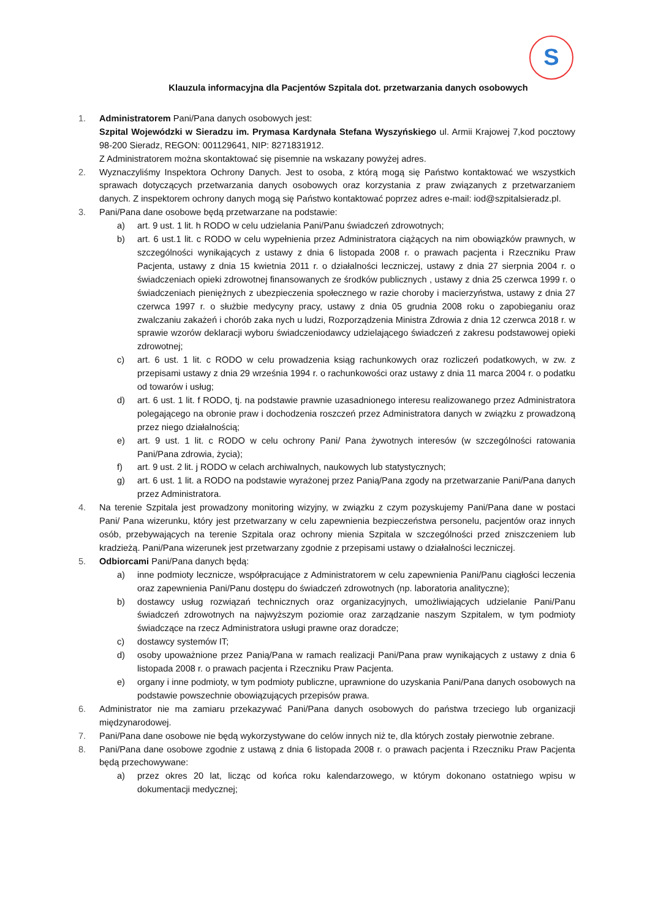S
Klauzula informacyjna dla Pacjentów Szpitala dot. przetwarzania danych osobowych
1. Administratorem Pani/Pana danych osobowych jest:
Szpital Wojewódzki w Sieradzu im. Prymasa Kardynała Stefana Wyszyńskiego ul. Armii Krajowej 7,kod pocztowy 98-200 Sieradz, REGON: 001129641, NIP: 8271831912.
Z Administratorem można skontaktować się pisemnie na wskazany powyżej adres.
2. Wyznaczyliśmy Inspektora Ochrony Danych. Jest to osoba, z którą mogą się Państwo kontaktować we wszystkich sprawach dotyczących przetwarzania danych osobowych oraz korzystania z praw związanych z przetwarzaniem danych. Z inspektorem ochrony danych mogą się Państwo kontaktować poprzez adres e-mail: iod@szpitalsieradz.pl.
3. Pani/Pana dane osobowe będą przetwarzane na podstawie:
a) art. 9 ust. 1 lit. h RODO w celu udzielania Pani/Panu świadczeń zdrowotnych;
b) art. 6 ust.1 lit. c RODO w celu wypełnienia przez Administratora ciążących na nim obowiązków prawnych, w szczególności wynikających z ustawy z dnia 6 listopada 2008 r. o prawach pacjenta i Rzeczniku Praw Pacjenta, ustawy z dnia 15 kwietnia 2011 r. o działalności leczniczej, ustawy z dnia 27 sierpnia 2004 r. o świadczeniach opieki zdrowotnej finansowanych ze środków publicznych , ustawy z dnia 25 czerwca 1999 r. o świadczeniach pieniężnych z ubezpieczenia społecznego w razie choroby i macierzyństwa, ustawy z dnia 27 czerwca 1997 r. o służbie medycyny pracy, ustawy z dnia 05 grudnia 2008 roku o zapobieganiu oraz zwalczaniu zakażeń i chorób zaka nych u ludzi, Rozporządzenia Ministra Zdrowia z dnia 12 czerwca 2018 r. w sprawie wzorów deklaracji wyboru świadczeniodawcy udzielającego świadczeń z zakresu podstawowej opieki zdrowotnej;
c) art. 6 ust. 1 lit. c RODO w celu prowadzenia ksiąg rachunkowych oraz rozliczeń podatkowych, w zw. z przepisami ustawy z dnia 29 września 1994 r. o rachunkowości oraz ustawy z dnia 11 marca 2004 r. o podatku od towarów i usług;
d) art. 6 ust. 1 lit. f RODO, tj. na podstawie prawnie uzasadnionego interesu realizowanego przez Administratora polegającego na obronie praw i dochodzenia roszczeń przez Administratora danych w związku z prowadzoną przez niego działalnością;
e) art. 9 ust. 1 lit. c RODO w celu ochrony Pani/ Pana żywotnych interesów (w szczególności ratowania Pani/Pana zdrowia, życia);
f) art. 9 ust. 2 lit. j RODO w celach archiwalnych, naukowych lub statystycznych;
g) art. 6 ust. 1 lit. a RODO na podstawie wyrażonej przez Panią/Pana zgody na przetwarzanie Pani/Pana danych przez Administratora.
4. Na terenie Szpitala jest prowadzony monitoring wizyjny, w związku z czym pozyskujemy Pani/Pana dane w postaci Pani/ Pana wizerunku, który jest przetwarzany w celu zapewnienia bezpieczeństwa personelu, pacjentów oraz innych osób, przebywających na terenie Szpitala oraz ochrony mienia Szpitala w szczególności przed zniszczeniem lub kradzieżą. Pani/Pana wizerunek jest przetwarzany zgodnie z przepisami ustawy o działalności leczniczej.
5. Odbiorcami Pani/Pana danych będą:
a) inne podmioty lecznicze, współpracujące z Administratorem w celu zapewnienia Pani/Panu ciągłości leczenia oraz zapewnienia Pani/Panu dostępu do świadczeń zdrowotnych (np. laboratoria analityczne);
b) dostawcy usług rozwiązań technicznych oraz organizacyjnych, umożliwiających udzielanie Pani/Panu świadczeń zdrowotnych na najwyższym poziomie oraz zarządzanie naszym Szpitalem, w tym podmioty świadczące na rzecz Administratora usługi prawne oraz doradcze;
c) dostawcy systemów IT;
d) osoby upoważnione przez Panią/Pana w ramach realizacji Pani/Pana praw wynikających z ustawy z dnia 6 listopada 2008 r. o prawach pacjenta i Rzeczniku Praw Pacjenta.
e) organy i inne podmioty, w tym podmioty publiczne, uprawnione do uzyskania Pani/Pana danych osobowych na podstawie powszechnie obowiązujących przepisów prawa.
6. Administrator nie ma zamiaru przekazywać Pani/Pana danych osobowych do państwa trzeciego lub organizacji międzynarodowej.
7. Pani/Pana dane osobowe nie będą wykorzystywane do celów innych niż te, dla których zostały pierwotnie zebrane.
8. Pani/Pana dane osobowe zgodnie z ustawą z dnia 6 listopada 2008 r. o prawach pacjenta i Rzeczniku Praw Pacjenta będą przechowywane:
a) przez okres 20 lat, licząc od końca roku kalendarzowego, w którym dokonano ostatniego wpisu w dokumentacji medycznej;